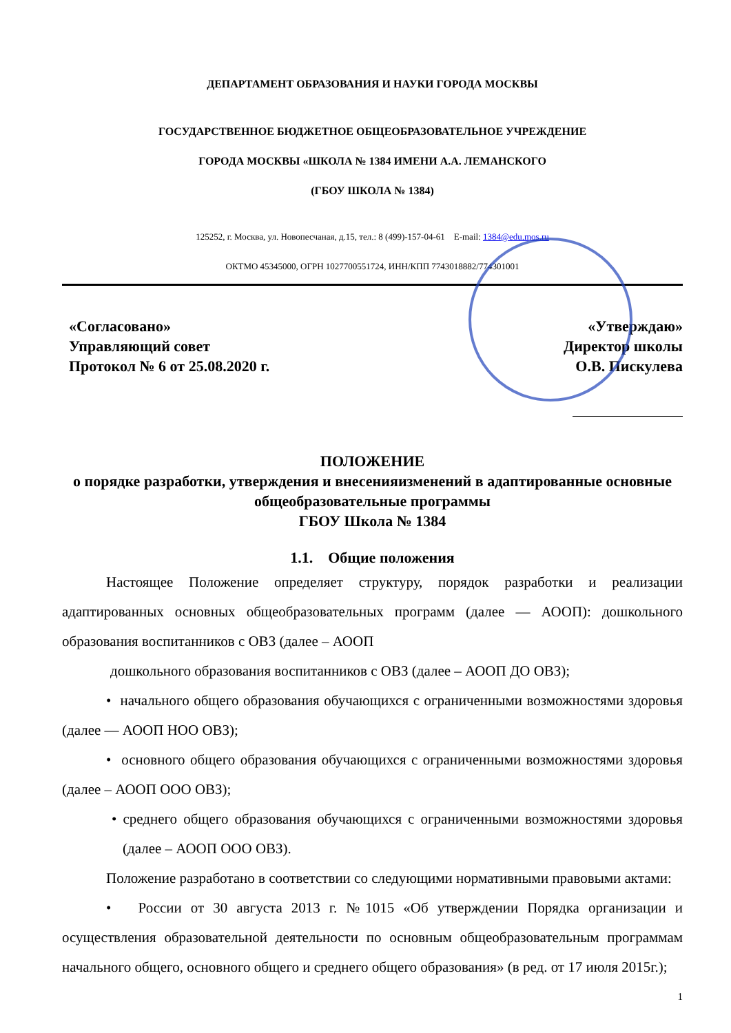ДЕПАРТАМЕНТ ОБРАЗОВАНИЯ И НАУКИ ГОРОДА МОСКВЫ
ГОСУДАРСТВЕННОЕ БЮДЖЕТНОЕ ОБЩЕОБРАЗОВАТЕЛЬНОЕ УЧРЕЖДЕНИЕ
ГОРОДА МОСКВЫ «ШКОЛА № 1384 ИМЕНИ А.А. ЛЕМАНСКОГО
(ГБОУ ШКОЛА № 1384)
125252, г. Москва, ул. Новопесчаная, д.15, тел.: 8 (499)-157-04-61 E-mail: 1384@edu.mos.ru
ОКТМО 45345000, ОГРН 1027700551724, ИНН/КПП 7743018882/774301001
«Согласовано»
Управляющий совет
Протокол № 6 от 25.08.2020 г.
«Утверждаю»
Директор школы
О.В. Пискулева
ПОЛОЖЕНИЕ
о порядке разработки, утверждения и внесенияизменений в адаптированные основные общеобразовательные программы
ГБОУ Школа № 1384
1.1. Общие положения
Настоящее Положение определяет структуру, порядок разработки и реализации адаптированных основных общеобразовательных программ (далее — АООП): дошкольного образования воспитанников с ОВЗ (далее – АООП
дошкольного образования воспитанников с ОВЗ (далее – АООП ДО ОВЗ);
• начального общего образования обучающихся с ограниченными возможностями здоровья (далее — АООП НОО ОВЗ);
• основного общего образования обучающихся с ограниченными возможностями здоровья (далее – АООП ООО ОВЗ);
• среднего общего образования обучающихся с ограниченными возможностями здоровья (далее – АООП ООО ОВЗ).
Положение разработано в соответствии со следующими нормативными правовыми актами:
• России от 30 августа 2013 г. №1015 «Об утверждении Порядка организации и осуществления образовательной деятельности по основным общеобразовательным программам начального общего, основного общего и среднего общего образования» (в ред. от 17 июля 2015г.);
1